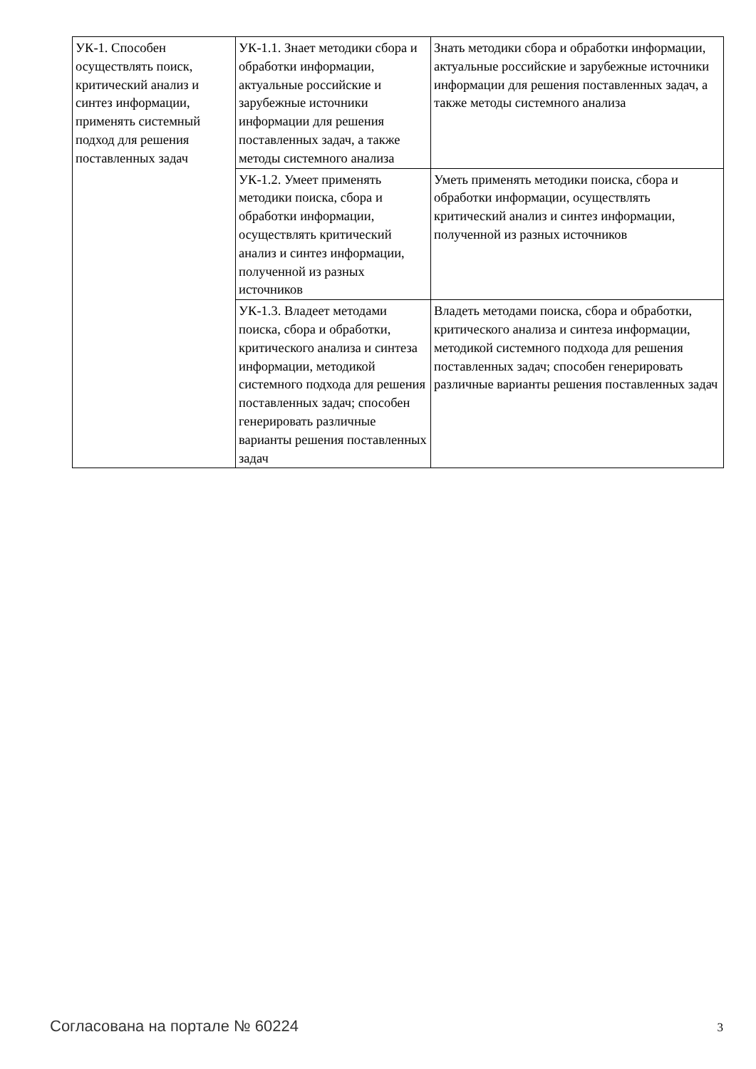| УК-1. Способен осуществлять поиск, критический анализ и синтез информации, применять системный подход для решения поставленных задач | УК-1.1. Знает методики сбора и обработки информации, актуальные российские и зарубежные источники информации для решения поставленных задач, а также методы системного анализа | Знать методики сбора и обработки информации, актуальные российские и зарубежные источники информации для решения поставленных задач, а также методы системного анализа |
| | УК-1.2. Умеет применять методики поиска, сбора и обработки информации, осуществлять критический анализ и синтез информации, полученной из разных источников | Уметь применять методики поиска, сбора и обработки информации, осуществлять критический анализ и синтез информации, полученной из разных источников |
| | УК-1.3. Владеет методами поиска, сбора и обработки, критического анализа и синтеза информации, методикой системного подхода для решения поставленных задач; способен генерировать различные варианты решения поставленных задач | Владеть методами поиска, сбора и обработки, критического анализа и синтеза информации, методикой системного подхода для решения поставленных задач; способен генерировать различные варианты решения поставленных задач |
Согласована на портале № 60224 3